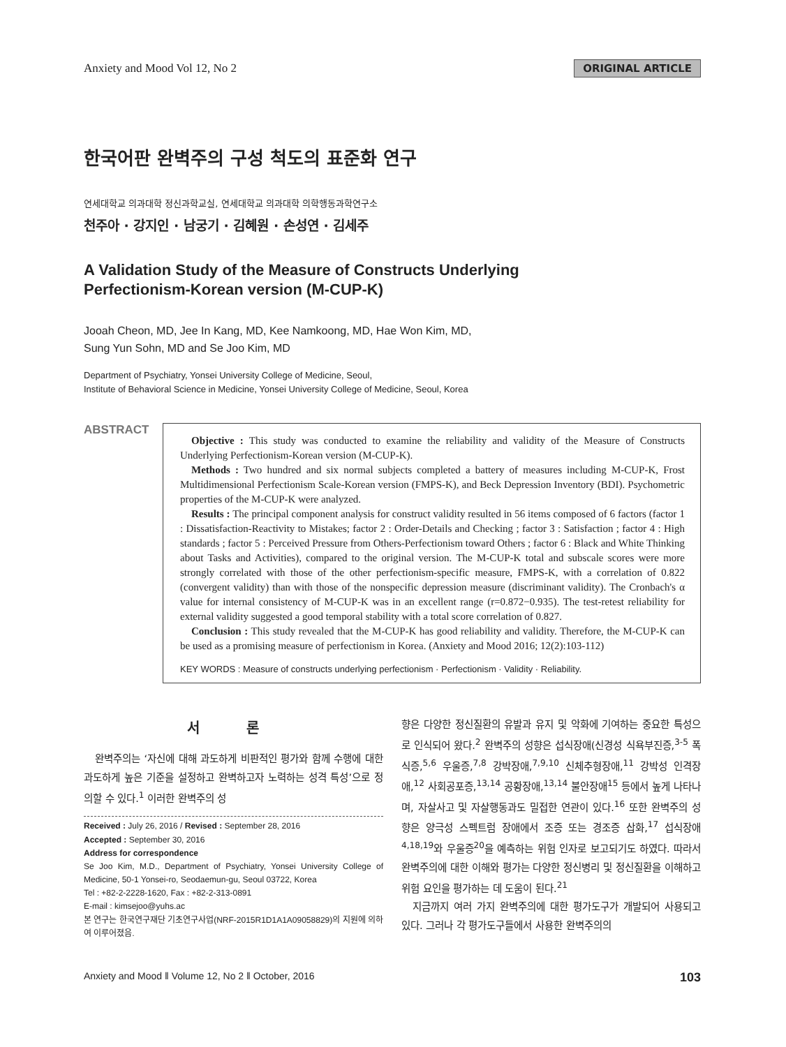Anxiety and Mood Vol 12, No 2 ORIGINAL ARTICLE
한국어판 완벽주의 구성 척도의 표준화 연구
연세대학교 의과대학 정신과학교실, 연세대학교 의과대학 의학행동과학연구소
천주아 · 강지인 · 남궁기 · 김혜원 · 손성연 · 김세주
A Validation Study of the Measure of Constructs Underlying
Perfectionism-Korean version (M-CUP-K)
Jooah Cheon, MD, Jee In Kang, MD, Kee Namkoong, MD, Hae Won Kim, MD,
Sung Yun Sohn, MD and Se Joo Kim, MD
Department of Psychiatry, Yonsei University College of Medicine, Seoul,
Institute of Behavioral Science in Medicine, Yonsei University College of Medicine, Seoul, Korea
ABSTRACT
Objective : This study was conducted to examine the reliability and validity of the Measure of Constructs Underlying Perfectionism-Korean version (M-CUP-K).
Methods : Two hundred and six normal subjects completed a battery of measures including M-CUP-K, Frost Multidimensional Perfectionism Scale-Korean version (FMPS-K), and Beck Depression Inventory (BDI). Psychometric properties of the M-CUP-K were analyzed.
Results : The principal component analysis for construct validity resulted in 56 items composed of 6 factors (factor 1 : Dissatisfaction-Reactivity to Mistakes; factor 2 : Order-Details and Checking ; factor 3 : Satisfaction ; factor 4 : High standards ; factor 5 : Perceived Pressure from Others-Perfectionism toward Others ; factor 6 : Black and White Thinking about Tasks and Activities), compared to the original version. The M-CUP-K total and subscale scores were more strongly correlated with those of the other perfectionism-specific measure, FMPS-K, with a correlation of 0.822 (convergent validity) than with those of the nonspecific depression measure (discriminant validity). The Cronbach's α value for internal consistency of M-CUP-K was in an excellent range (r=0.872−0.935). The test-retest reliability for external validity suggested a good temporal stability with a total score correlation of 0.827.
Conclusion : This study revealed that the M-CUP-K has good reliability and validity. Therefore, the M-CUP-K can be used as a promising measure of perfectionism in Korea. (Anxiety and Mood 2016; 12(2):103-112)
KEY WORDS : Measure of constructs underlying perfectionism · Perfectionism · Validity · Reliability.
서 론
완벽주의는 ‘자신에 대해 과도하게 비판적인 평가와 함께 수행에 대한 과도하게 높은 기준을 설정하고 완벽하고자 노력하는 성격 특성’으로 정의할 수 있다.<sup>1</sup> 이러한 완벽주의 성
Received : July 26, 2016 / Revised : September 28, 2016
Accepted : September 30, 2016
Address for correspondence
Se Joo Kim, M.D., Department of Psychiatry, Yonsei University College of Medicine, 50-1 Yonsei-ro, Seodaemun-gu, Seoul 03722, Korea
Tel : +82-2-2228-1620, Fax : +82-2-313-0891
E-mail : kimsejoo@yuhs.ac
본 연구는 한국연구재단 기초연구사업(NRF-2015R1D1A1A09058829)의 지원에 의하여 이루어졌음.
향은 다양한 정신질환의 유발과 유지 및 악화에 기여하는 중요한 특성으로 인식되어 왔다.<sup>2</sup> 완벽주의 성향은 섭식장애(신경성 식욕부진증,<sup>3-5</sup> 폭식증,<sup>5,6</sup> 우울증,<sup>7,8</sup> 강박장애,<sup>7,9,10</sup> 신체추형장애,<sup>11</sup> 강박성 인격장애,<sup>12</sup> 사회공포증,<sup>13,14</sup> 공황장애,<sup>13,14</sup> 불안장애<sup>15</sup> 등에서 높게 나타나며, 자살사고 및 자살행동과도 밀접한 연관이 있다.<sup>16</sup> 또한 완벽주의 성향은 양극성 스펙트럼 장애에서 조증 또는 경조증 삽화,<sup>17</sup> 섭식장애<sup>4,18,19</sup>와 우울증<sup>20</sup>을 예측하는 위험 인자로 보고되기도 하였다. 따라서 완벽주의에 대한 이해와 평가는 다양한 정신병리 및 정신질환을 이해하고 위험 요인을 평가하는 데 도움이 된다.<sup>21</sup>
지금까지 여러 가지 완벽주의에 대한 평가도구가 개발되어 사용되고 있다. 그러나 각 평가도구들에서 사용한 완벽주의의
Anxiety and Mood ‖ Volume 12, No 2 ‖ October, 2016 103